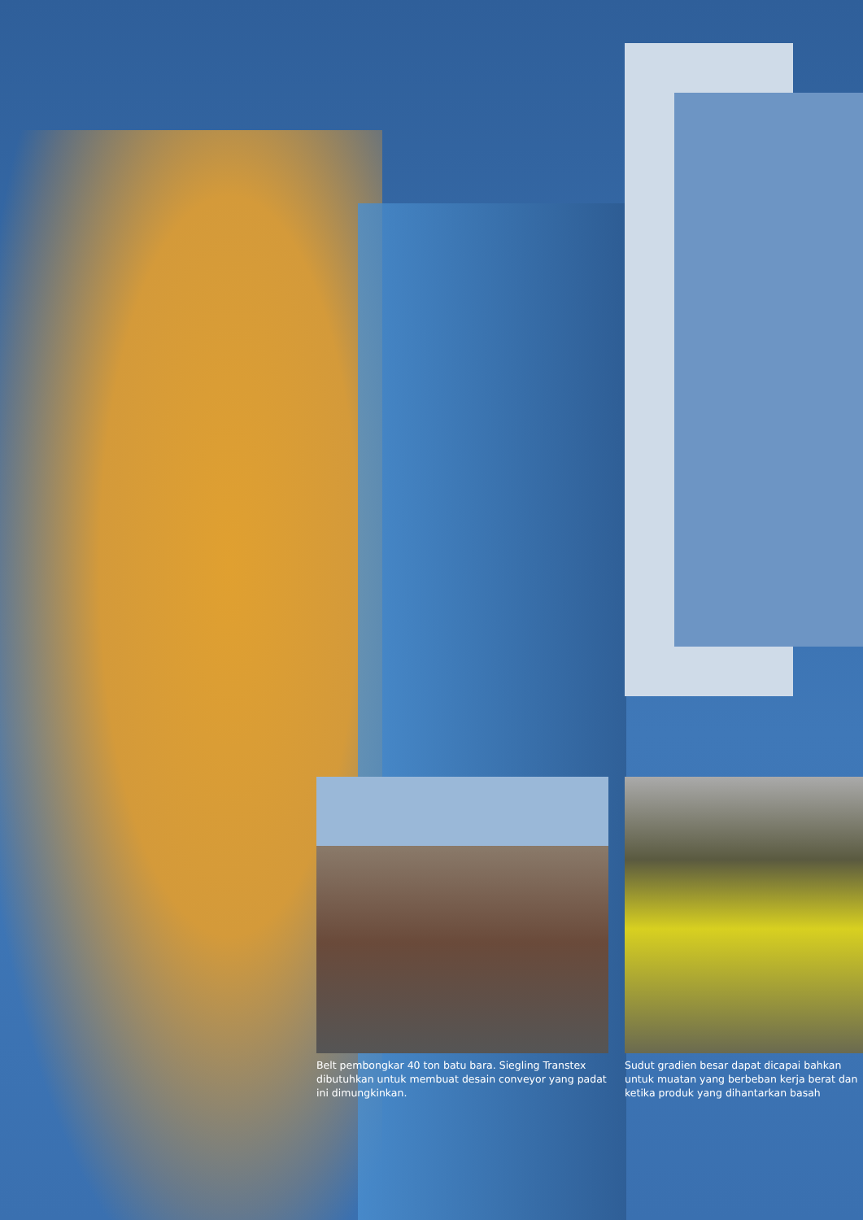Belt pembongkar 40 ton batu bara. Siegling Transtex dibutuhkan untuk membuat desain conveyor yang padat ini dimungkinkan.
Sudut gradien besar dapat dicapai bahkan untuk muatan yang berbeban kerja berat dan ketika produk yang dihantarkan basah